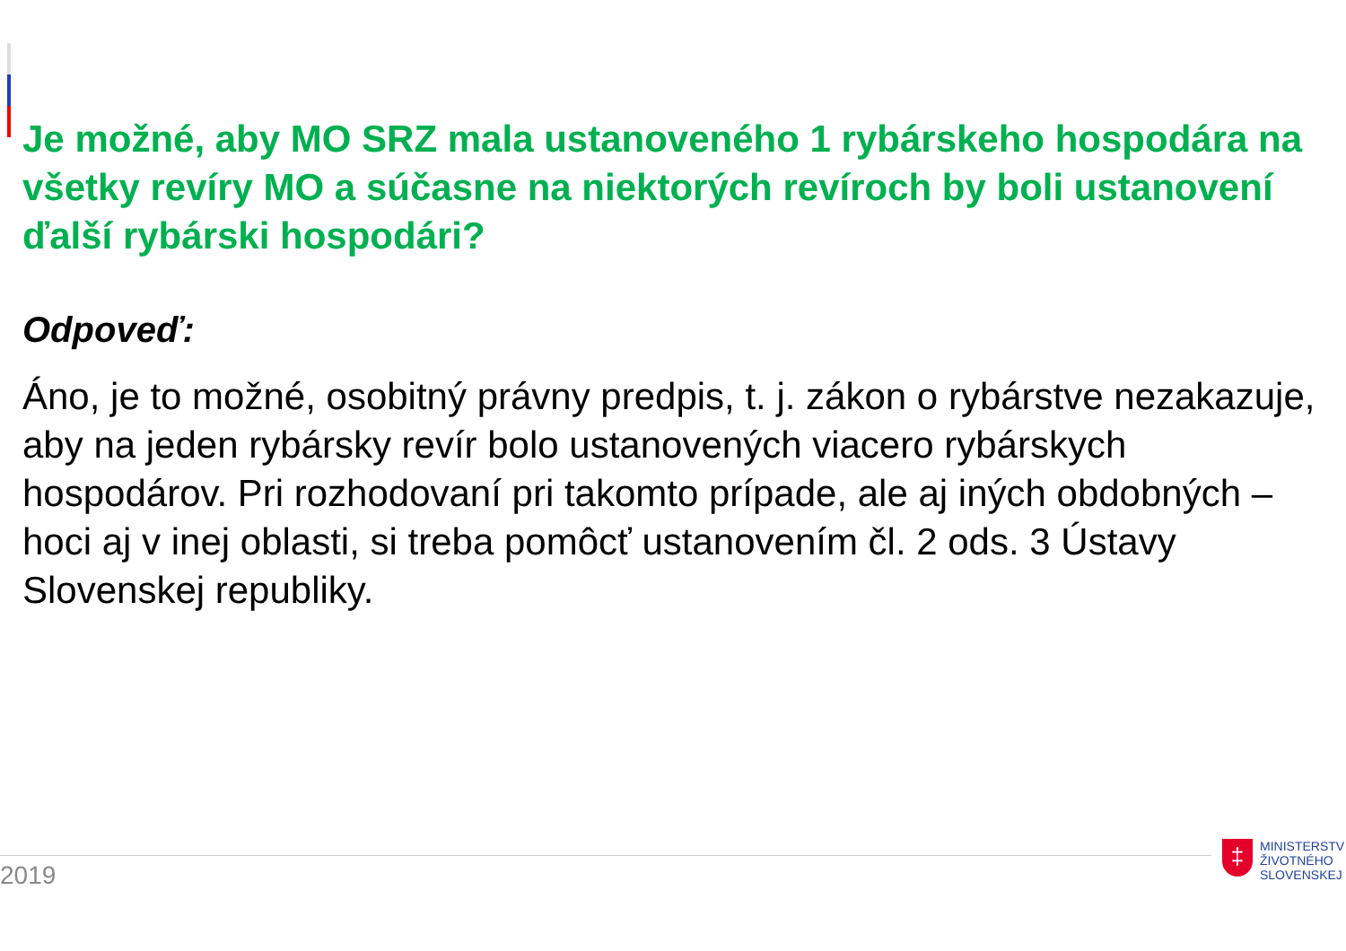Je možné, aby MO SRZ mala ustanoveného 1 rybárskeho hospodára na všetky revíry MO a súčasne na niektorých revíroch by boli ustanovení ďalší rybárski hospodári?
Odpoveď:
Áno, je to možné, osobitný právny predpis, t. j. zákon o rybárstve nezakazuje, aby na jeden rybársky revír bolo ustanovených viacero rybárskych hospodárov. Pri rozhodovaní pri takomto prípade, ale aj iných obdobných – hoci aj v inej oblasti, si treba pomôcť ustanovením čl. 2 ods. 3 Ústavy Slovenskej republiky.
2019
‡
MINISTERSTV
ŽIVOTNÉHO
SLOVENSKEJ